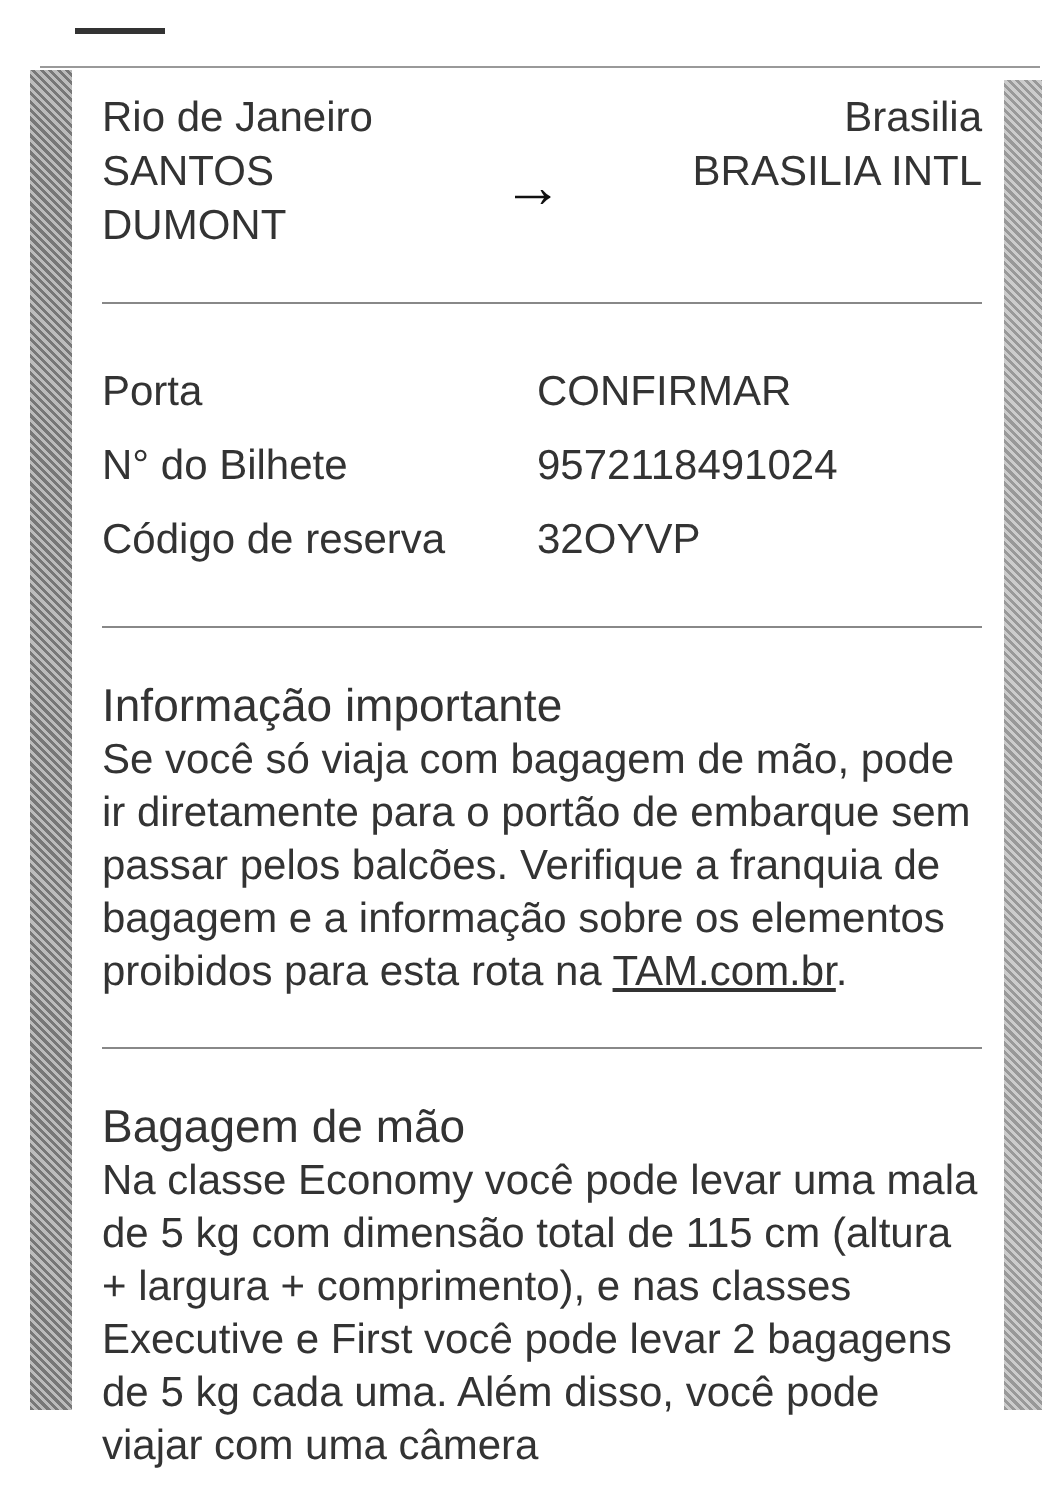Rio de Janeiro
SANTOS
DUMONT
→
Brasilia
BRASILIA INTL
Porta CONFIRMAR
N° do Bilhete 9572118491024
Código de reserva 32OYVP
Informação importante
Se você só viaja com bagagem de mão, pode ir diretamente para o portão de embarque sem passar pelos balcões. Verifique a franquia de bagagem e a informação sobre os elementos proibidos para esta rota na TAM.com.br.
Bagagem de mão
Na classe Economy você pode levar uma mala de 5 kg com dimensão total de 115 cm (altura + largura + comprimento), e nas classes Executive e First você pode levar 2 bagagens de 5 kg cada uma. Além disso, você pode viajar com uma câmera